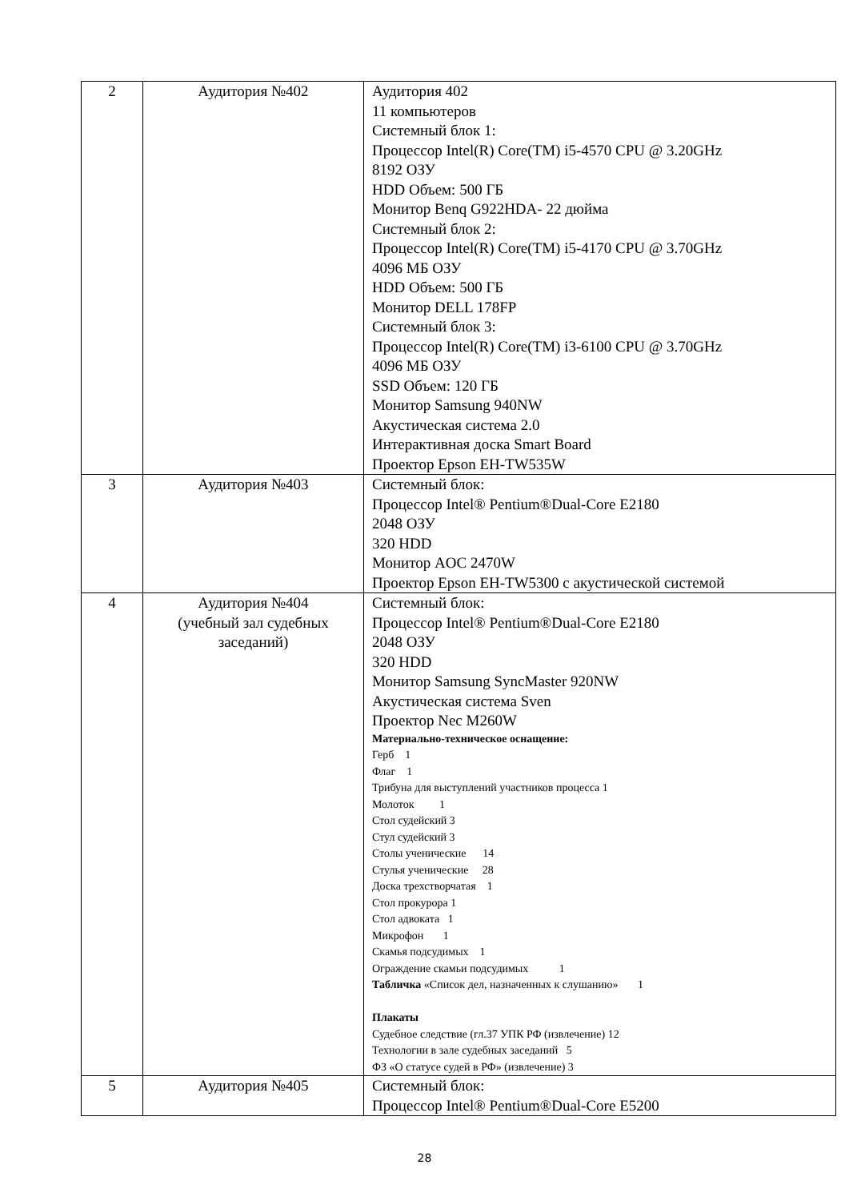| 2 | Аудитория №402 | Аудитория 402 11 компьютеров Системный блок 1: Процессор Intel(R) Core(TM) i5-4570 CPU @ 3.20GHz 8192 ОЗУ HDD Объем: 500 ГБ Монитор Benq G922HDA- 22 дюйма Системный блок 2: Процессор Intel(R) Core(TM) i5-4170 CPU @ 3.70GHz 4096 МБ ОЗУ HDD Объем: 500 ГБ Монитор DELL 178FP Системный блок 3: Процессор Intel(R) Core(TM) i3-6100 CPU @ 3.70GHz 4096 МБ ОЗУ SSD Объем: 120 ГБ Монитор Samsung 940NW Акустическая система 2.0 Интерактивная доска Smart Board Проектор Epson EH-TW535W |
| 3 | Аудитория №403 | Системный блок: Процессор Intel® Pentium®Dual-Core E2180 2048 ОЗУ 320 HDD Монитор AOC 2470W Проектор Epson EH-TW5300 с акустической системой |
| 4 | Аудитория №404 (учебный зал судебных заседаний) | Системный блок: Процессор Intel® Pentium®Dual-Core E2180 2048 ОЗУ 320 HDD Монитор Samsung SyncMaster 920NW Акустическая система Sven Проектор Nec M260W Материально-техническое оснащение: Герб 1 Флаг 1 Трибуна для выступлений участников процесса 1 Молоток 1 Стол судейский 3 Стул судейский 3 Столы ученические 14 Стулья ученические 28 Доска трехстворчатая 1 Стол прокурора 1 Стол адвоката 1 Микрофон 1 Скамья подсудимых 1 Ограждение скамьи подсудимых 1 Табличка «Список дел, назначенных к слушанию» 1 Плакаты Судебное следствие (гл.37 УПК РФ (извлечение) 12 Технологии в зале судебных заседаний 5 ФЗ «О статусе судей в РФ» (извлечение) 3 |
| 5 | Аудитория №405 | Системный блок: Процессор Intel® Pentium®Dual-Core E5200 |
28